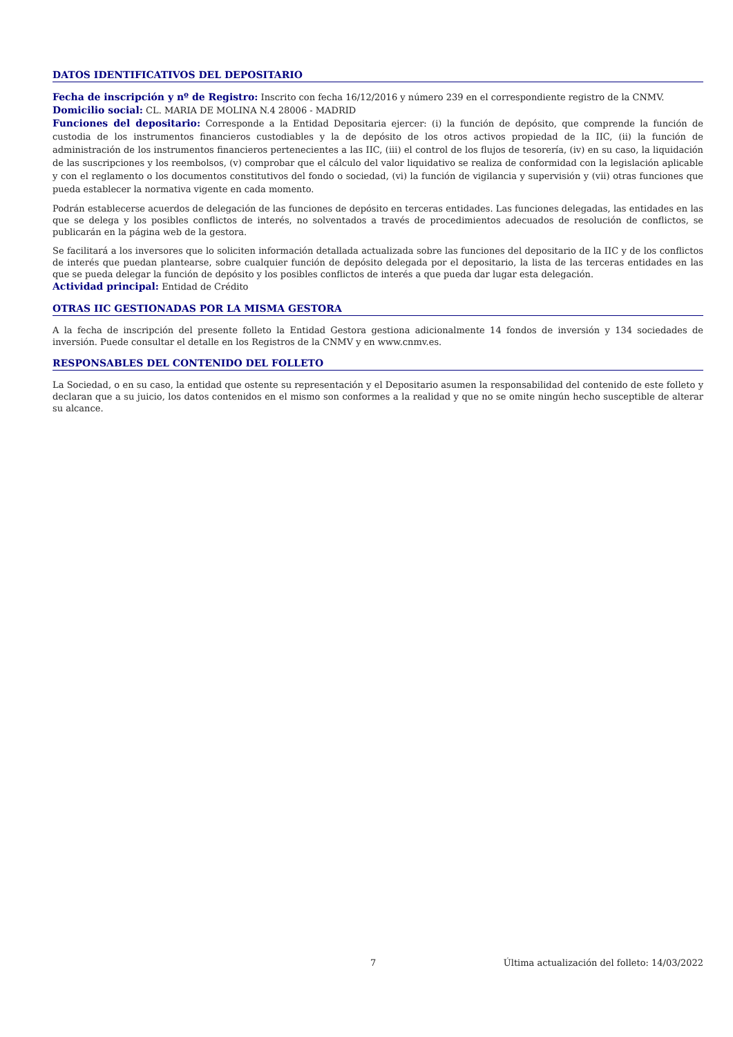DATOS IDENTIFICATIVOS DEL DEPOSITARIO
Fecha de inscripción y nº de Registro: Inscrito con fecha 16/12/2016 y número 239 en el correspondiente registro de la CNMV.
Domicilio social: CL. MARIA DE MOLINA N.4 28006 - MADRID
Funciones del depositario: Corresponde a la Entidad Depositaria ejercer: (i) la función de depósito, que comprende la función de custodia de los instrumentos financieros custodiables y la de depósito de los otros activos propiedad de la IIC, (ii) la función de administración de los instrumentos financieros pertenecientes a las IIC, (iii) el control de los flujos de tesorería, (iv) en su caso, la liquidación de las suscripciones y los reembolsos, (v) comprobar que el cálculo del valor liquidativo se realiza de conformidad con la legislación aplicable y con el reglamento o los documentos constitutivos del fondo o sociedad, (vi) la función de vigilancia y supervisión y (vii) otras funciones que pueda establecer la normativa vigente en cada momento.
Podrán establecerse acuerdos de delegación de las funciones de depósito en terceras entidades. Las funciones delegadas, las entidades en las que se delega y los posibles conflictos de interés, no solventados a través de procedimientos adecuados de resolución de conflictos, se publicarán en la página web de la gestora.
Se facilitará a los inversores que lo soliciten información detallada actualizada sobre las funciones del depositario de la IIC y de los conflictos de interés que puedan plantearse, sobre cualquier función de depósito delegada por el depositario, la lista de las terceras entidades en las que se pueda delegar la función de depósito y los posibles conflictos de interés a que pueda dar lugar esta delegación.
Actividad principal: Entidad de Crédito
OTRAS IIC GESTIONADAS POR LA MISMA GESTORA
A la fecha de inscripción del presente folleto la Entidad Gestora gestiona adicionalmente 14 fondos de inversión y 134 sociedades de inversión. Puede consultar el detalle en los Registros de la CNMV y en www.cnmv.es.
RESPONSABLES DEL CONTENIDO DEL FOLLETO
La Sociedad, o en su caso, la entidad que ostente su representación y el Depositario asumen la responsabilidad del contenido de este folleto y declaran que a su juicio, los datos contenidos en el mismo son conformes a la realidad y que no se omite ningún hecho susceptible de alterar su alcance.
7 Última actualización del folleto: 14/03/2022